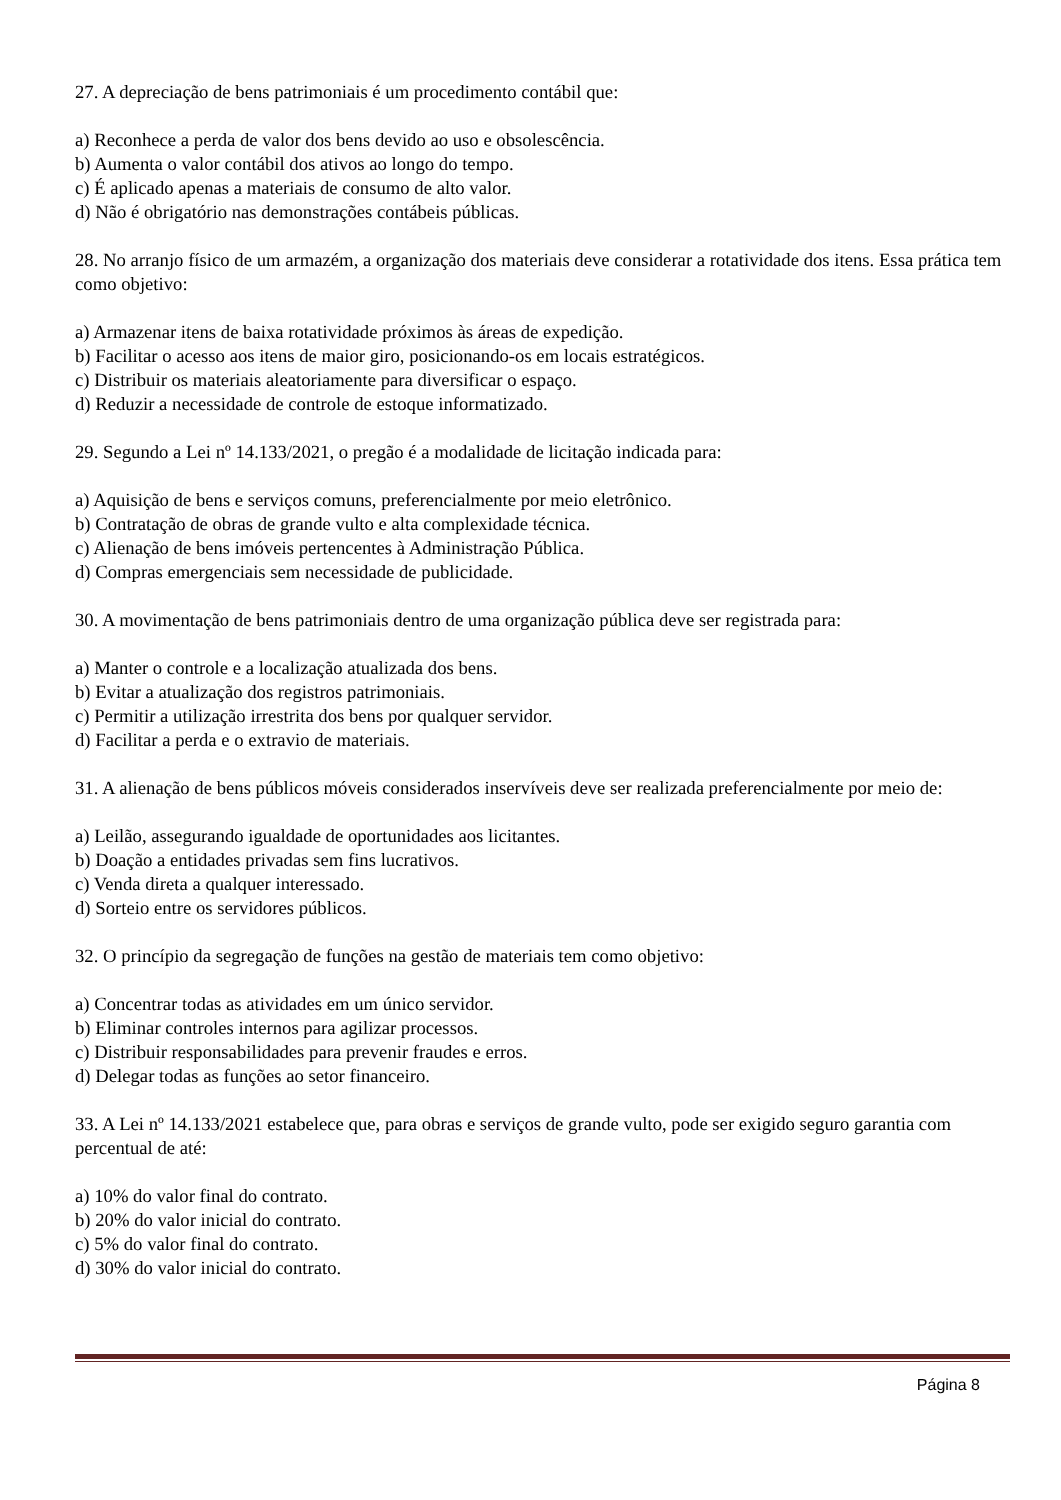27. A depreciação de bens patrimoniais é um procedimento contábil que:
a) Reconhece a perda de valor dos bens devido ao uso e obsolescência.
b) Aumenta o valor contábil dos ativos ao longo do tempo.
c) É aplicado apenas a materiais de consumo de alto valor.
d) Não é obrigatório nas demonstrações contábeis públicas.
28. No arranjo físico de um armazém, a organização dos materiais deve considerar a rotatividade dos itens. Essa prática tem como objetivo:
a) Armazenar itens de baixa rotatividade próximos às áreas de expedição.
b) Facilitar o acesso aos itens de maior giro, posicionando-os em locais estratégicos.
c) Distribuir os materiais aleatoriamente para diversificar o espaço.
d) Reduzir a necessidade de controle de estoque informatizado.
29. Segundo a Lei nº 14.133/2021, o pregão é a modalidade de licitação indicada para:
a) Aquisição de bens e serviços comuns, preferencialmente por meio eletrônico.
b) Contratação de obras de grande vulto e alta complexidade técnica.
c) Alienação de bens imóveis pertencentes à Administração Pública.
d) Compras emergenciais sem necessidade de publicidade.
30. A movimentação de bens patrimoniais dentro de uma organização pública deve ser registrada para:
a) Manter o controle e a localização atualizada dos bens.
b) Evitar a atualização dos registros patrimoniais.
c) Permitir a utilização irrestrita dos bens por qualquer servidor.
d) Facilitar a perda e o extravio de materiais.
31. A alienação de bens públicos móveis considerados inservíveis deve ser realizada preferencialmente por meio de:
a) Leilão, assegurando igualdade de oportunidades aos licitantes.
b) Doação a entidades privadas sem fins lucrativos.
c) Venda direta a qualquer interessado.
d) Sorteio entre os servidores públicos.
32. O princípio da segregação de funções na gestão de materiais tem como objetivo:
a) Concentrar todas as atividades em um único servidor.
b) Eliminar controles internos para agilizar processos.
c) Distribuir responsabilidades para prevenir fraudes e erros.
d) Delegar todas as funções ao setor financeiro.
33. A Lei nº 14.133/2021 estabelece que, para obras e serviços de grande vulto, pode ser exigido seguro garantia com percentual de até:
a) 10% do valor final do contrato.
b) 20% do valor inicial do contrato.
c) 5% do valor final do contrato.
d) 30% do valor inicial do contrato.
Página 8